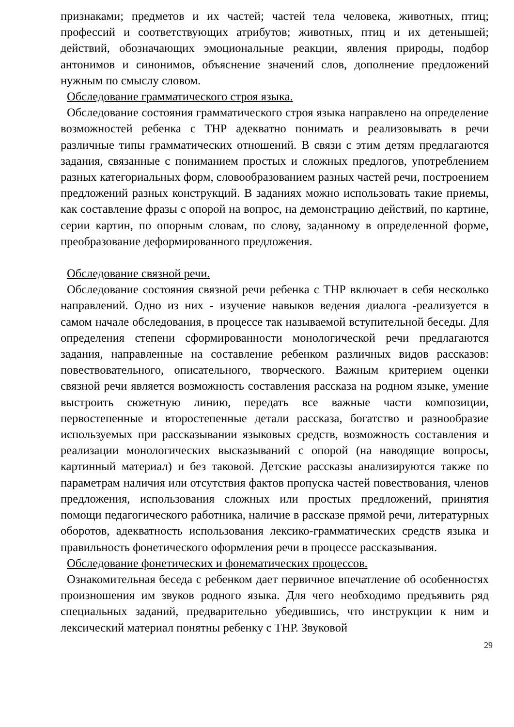признаками; предметов и их частей; частей тела человека, животных, птиц; профессий и соответствующих атрибутов; животных, птиц и их детенышей; действий, обозначающих эмоциональные реакции, явления природы, подбор антонимов и синонимов, объяснение значений слов, дополнение предложений нужным по смыслу словом.
Обследование грамматического строя языка.
Обследование состояния грамматического строя языка направлено на определение возможностей ребенка с ТНР адекватно понимать и реализовывать в речи различные типы грамматических отношений. В связи с этим детям предлагаются задания, связанные с пониманием простых и сложных предлогов, употреблением разных категориальных форм, словообразованием разных частей речи, построением предложений разных конструкций. В заданиях можно использовать такие приемы, как составление фразы с опорой на вопрос, на демонстрацию действий, по картине, серии картин, по опорным словам, по слову, заданному в определенной форме, преобразование деформированного предложения.
Обследование связной речи.
Обследование состояния связной речи ребенка с ТНР включает в себя несколько направлений. Одно из них - изучение навыков ведения диалога -реализуется в самом начале обследования, в процессе так называемой вступительной беседы. Для определения степени сформированности монологической речи предлагаются задания, направленные на составление ребенком различных видов рассказов: повествовательного, описательного, творческого. Важным критерием оценки связной речи является возможность составления рассказа на родном языке, умение выстроить сюжетную линию, передать все важные части композиции, первостепенные и второстепенные детали рассказа, богатство и разнообразие используемых при рассказывании языковых средств, возможность составления и реализации монологических высказываний с опорой (на наводящие вопросы, картинный материал) и без таковой. Детские рассказы анализируются также по параметрам наличия или отсутствия фактов пропуска частей повествования, членов предложения, использования сложных или простых предложений, принятия помощи педагогического работника, наличие в рассказе прямой речи, литературных оборотов, адекватность использования лексико-грамматических средств языка и правильность фонетического оформления речи в процессе рассказывания.
Обследование фонетических и фонематических процессов.
Ознакомительная беседа с ребенком дает первичное впечатление об особенностях произношения им звуков родного языка. Для чего необходимо предъявить ряд специальных заданий, предварительно убедившись, что инструкции к ним и лексический материал понятны ребенку с ТНР. Звуковой
29